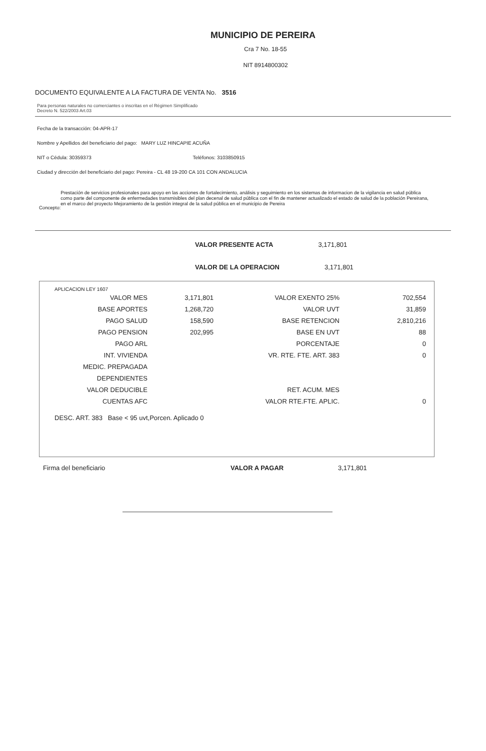MUNICIPIO DE PEREIRA
Cra 7 No. 18-55
NIT 8914800302
DOCUMENTO EQUIVALENTE A LA FACTURA DE VENTA No. 3516
Para personas naturales no comerciantes o inscritas en el Régimen Simplificado
Decreto N. 522/2003 Art.03
Fecha de la transacción: 04-APR-17
Nombre y Apellidos del beneficiario del pago: MARY LUZ HINCAPIE ACUÑA
NIT o Cédula: 30359373 Teléfonos: 3103850915
Ciudad y dirección del beneficiario del pago: Pereira - CL 48 19-200 CA 101 CON ANDALUCIA
Concepto:
Prestación de servicios profesionales para apoyo en las acciones de fortalecimiento, análisis y seguimiento en los sistemas de informacion de la vigilancia en salud pública como parte del componente de enfermedades transmisibles del plan decenal de salud pública con el fin de mantener actualizado el estado de salud de la población Pereirana, en el marco del proyecto Mejoramiento de la gestión integral de la salud pública en el municipio de Pereira
VALOR PRESENTE ACTA 3,171,801
VALOR DE LA OPERACION 3,171,801
APLICACION LEY 1607
| VALOR MES | 3,171,801 | VALOR EXENTO 25% | 702,554 |
| BASE APORTES | 1,268,720 | VALOR UVT | 31,859 |
| PAGO SALUD | 158,590 | BASE RETENCION | 2,810,216 |
| PAGO PENSION | 202,995 | BASE EN UVT | 88 |
| PAGO ARL | | PORCENTAJE | 0 |
| INT. VIVIENDA | | VR. RTE. FTE. ART. 383 | 0 |
| MEDIC. PREPAGADA | | | |
| DEPENDIENTES | | | |
| VALOR DEDUCIBLE | | RET. ACUM. MES | |
| CUENTAS AFC | | VALOR RTE.FTE. APLIC. | 0 |
DESC. ART. 383 Base < 95 uvt,Porcen. Aplicado 0
Firma del beneficiario VALOR A PAGAR 3,171,801